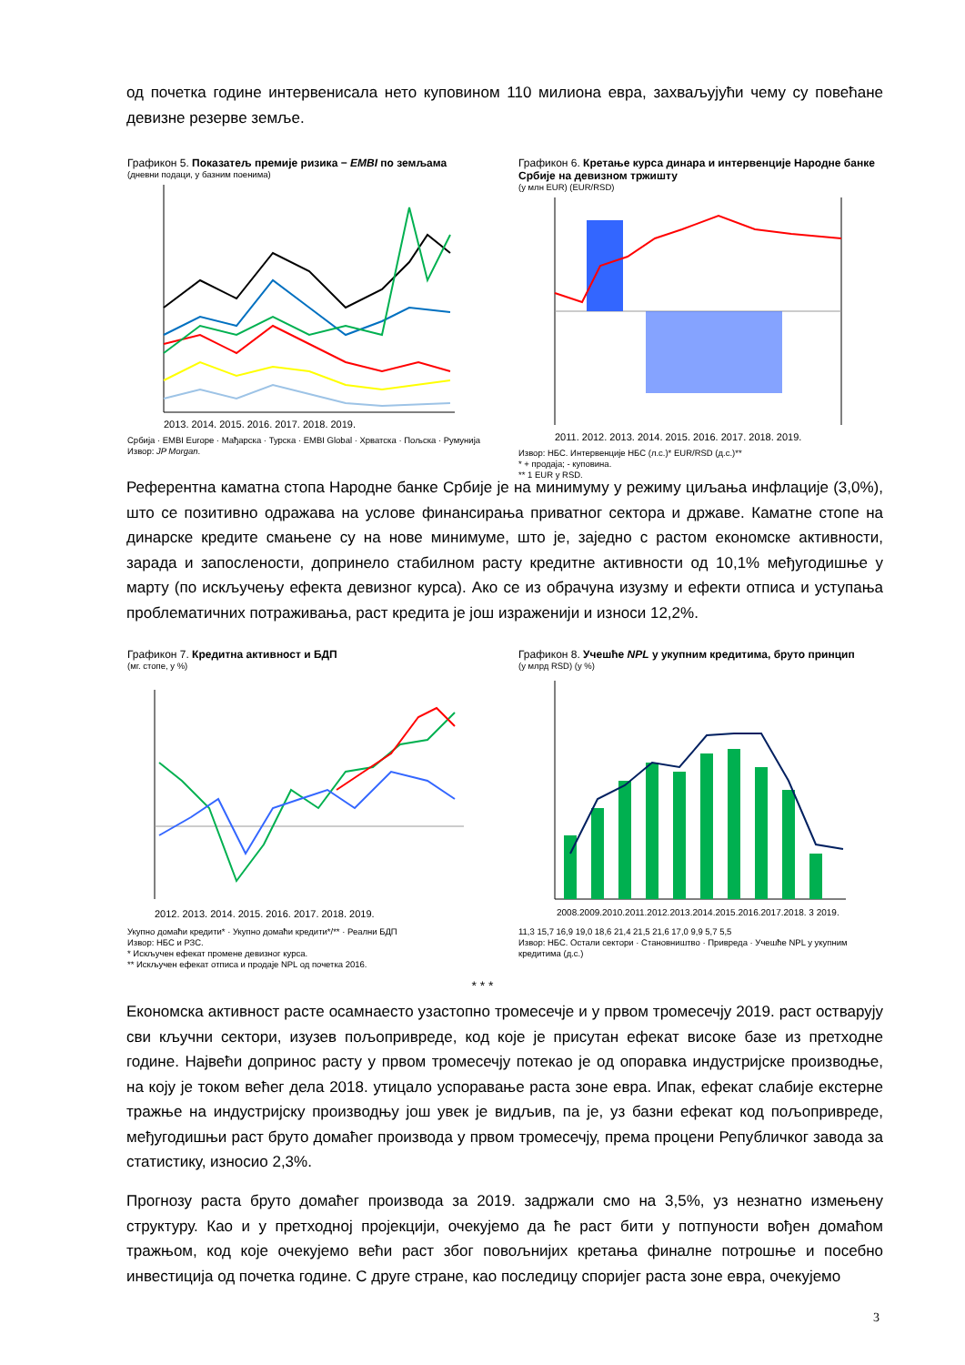од почетка године интервенисала нето куповином 110 милиона евра, захваљујући чему су повећане девизне резерве земље.
Графикон 5. Показатељ премије ризика − EMBI по земљама
(дневни подаци, у базним поенима)
2013. 2014. 2015. 2016. 2017. 2018. 2019.
Србија · EMBI Europe · Мађарска · Турска · EMBI Global · Хрватска · Пољска · Румунија
Извор: JP Morgan.
Графикон 6. Кретање курса динара и интервенције Народне банке Србије на девизном тржишту
(у млн EUR) (EUR/RSD)
2011. 2012. 2013. 2014. 2015. 2016. 2017. 2018. 2019.
Извор: НБС. Интервенције НБС (л.с.)* EUR/RSD (д.с.)**
* + продаја; - куповина.
** 1 EUR у RSD.
Референтна каматна стопа Народне банке Србије је на минимуму у режиму циљања инфлације (3,0%), што се позитивно одражава на услове финансирања приватног сектора и државе. Каматне стопе на динарске кредите смањене су на нове минимуме, што је, заједно с растом економске активности, зарада и запослености, допринело стабилном расту кредитне активности од 10,1% међугодишње у марту (по искључењу ефекта девизног курса). Ако се из обрачуна изузму и ефекти отписа и уступања проблематичних потраживања, раст кредита је још израженији и износи 12,2%.
Графикон 7. Кредитна активност и БДП
(мг. стопе, у %)
2012. 2013. 2014. 2015. 2016. 2017. 2018. 2019.
Укупно домаћи кредити* · Укупно домаћи кредити*/** · Реални БДП
Извор: НБС и РЗС.
* Искључен ефекат промене девизног курса.
** Искључен ефекат отписа и продаје NPL од почетка 2016.
Графикон 8. Учешће NPL у укупним кредитима, бруто принцип
(у млрд RSD) (у %)
2008.2009.2010.2011.2012.2013.2014.2015.2016.2017.2018. 3 2019.
11,3 15,7 16,9 19,0 18,6 21,4 21,5 21,6 17,0 9,9 5,7 5,5
Извор: НБС. Остали сектори · Становништво · Привреда · Учешће NPL у укупним кредитима (д.с.)
* * *
Економска активност расте осамнаесто узастопно тромесечје и у првом тромесечју 2019. раст остварују сви кључни сектори, изузев пољопривреде, код које је присутан ефекат високе базе из претходне године. Највећи допринос расту у првом тромесечју потекао је од опоравка индустријске производње, на коју је током већег дела 2018. утицало успоравање раста зоне евра. Ипак, ефекат слабије екстерне тражње на индустријску производњу још увек је видљив, па је, уз базни ефекат код пољопривреде, међугодишњи раст бруто домаћег производа у првом тромесечју, према процени Републичког завода за статистику, износио 2,3%.
Прогнозу раста бруто домаћег производа за 2019. задржали смо на 3,5%, уз незнатно измењену структуру. Као и у претходној пројекцији, очекујемо да ће раст бити у потпуности вођен домаћом тражњом, код које очекујемо већи раст због повољнијих кретања финалне потрошње и посебно инвестиција од почетка године. С друге стране, као последицу споријег раста зоне евра, очекујемо
3